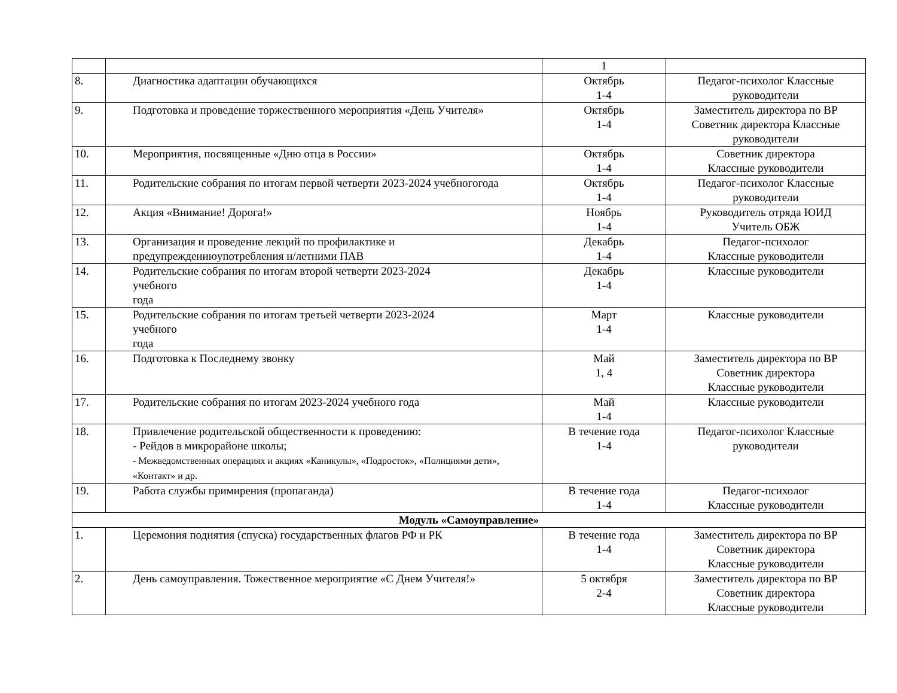| | | 1 | |
| 8. | Диагностика адаптации обучающихся | Октябрь 1-4 | Педагог-психолог Классные руководители |
| 9. | Подготовка и проведение торжественного мероприятия «День Учителя» | Октябрь 1-4 | Заместитель директора по ВР Советник директора Классные руководители |
| 10. | Мероприятия, посвященные «Дню отца в России» | Октябрь 1-4 | Советник директора Классные руководители |
| 11. | Родительские собрания по итогам первой четверти 2023-2024 учебногогода | Октябрь 1-4 | Педагог-психолог Классные руководители |
| 12. | Акция «Внимание! Дорога!» | Ноябрь 1-4 | Руководитель отряда ЮИД Учитель ОБЖ |
| 13. | Организация и проведение лекций по профилактике и предупреждениюупотребления н/летними ПАВ | Декабрь 1-4 | Педагог-психолог Классные руководители |
| 14. | Родительские собрания по итогам второй четверти 2023-2024 учебного года | Декабрь 1-4 | Классные руководители |
| 15. | Родительские собрания по итогам третьей четверти 2023-2024 учебного года | Март 1-4 | Классные руководители |
| 16. | Подготовка к Последнему звонку | Май 1, 4 | Заместитель директора по ВР Советник директора Классные руководители |
| 17. | Родительские собрания по итогам 2023-2024 учебного года | Май 1-4 | Классные руководители |
| 18. | Привлечение родительской общественности к проведению: - Рейдов в микрорайоне школы; - Межведомственных операциях и акциях «Каникулы», «Подросток», «Полициями дети», «Контакт» и др. | В течение года 1-4 | Педагог-психолог Классные руководители |
| 19. | Работа службы примирения (пропаганда) | В течение года 1-4 | Педагог-психолог Классные руководители |
| Модуль «Самоуправление» | | | |
| 1. | Церемония поднятия (спуска) государственных флагов РФ и РК | В течение года 1-4 | Заместитель директора по ВР Советник директора Классные руководители |
| 2. | День самоуправления. Тожественное мероприятие «С Днем Учителя!» | 5 октября 2-4 | Заместитель директора по ВР Советник директора Классные руководители |